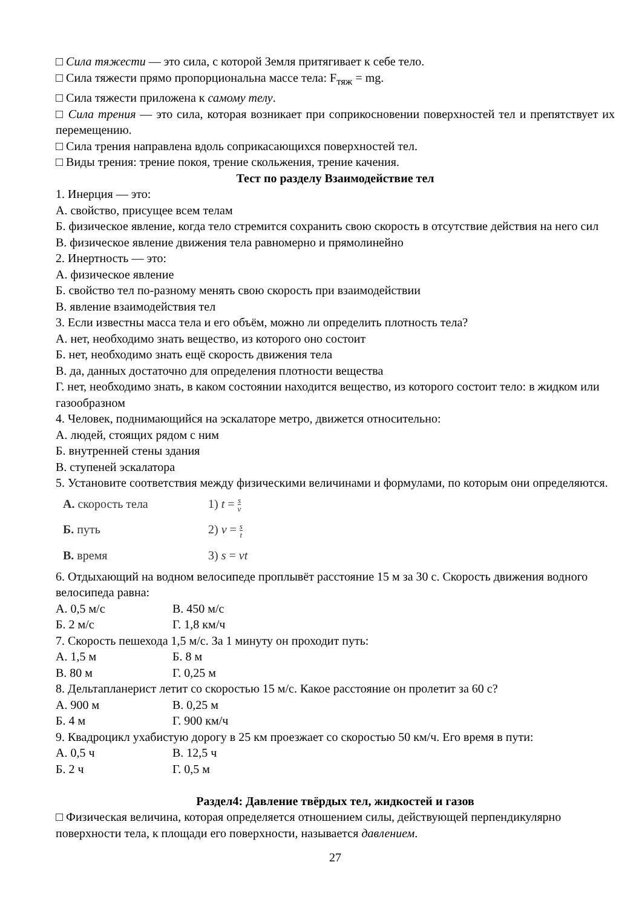□ Сила тяжести — это сила, с которой Земля притягивает к себе тело.
□ Сила тяжести прямо пропорциональна массе тела: F<sub>тяж</sub> = mg.
□ Сила тяжести приложена к самому телу.
□ Сила трения — это сила, которая возникает при соприкосновении поверхностей тел и препятствует их перемещению.
□ Сила трения направлена вдоль соприкасающихся поверхностей тел.
□ Виды трения: трение покоя, трение скольжения, трение качения.
Тест по разделу Взаимодействие тел
1. Инерция — это:
А. свойство, присущее всем телам
Б. физическое явление, когда тело стремится сохранить свою скорость в отсутствие действия на него сил
В. физическое явление движения тела равномерно и прямолинейно
2. Инертность — это:
А. физическое явление
Б. свойство тел по-разному менять свою скорость при взаимодействии
В. явление взаимодействия тел
3. Если известны масса тела и его объём, можно ли определить плотность тела?
А. нет, необходимо знать вещество, из которого оно состоит
Б. нет, необходимо знать ещё скорость движения тела
В. да, данных достаточно для определения плотности вещества
Г. нет, необходимо знать, в каком состоянии находится вещество, из которого состоит тело: в жидком или газообразном
4. Человек, поднимающийся на эскалаторе метро, движется относительно:
А. людей, стоящих рядом с ним
Б. внутренней стены здания
В. ступеней эскалатора
5. Установите соответствия между физическими величинами и формулами, по которым они определяются.
А. скорость тела 1) t = s v Б. путь 2) v = s t В. время 3) s = vt
6. Отдыхающий на водном велосипеде проплывёт расстояние 15 м за 30 с. Скорость движения водного велосипеда равна:
А. 0,5 м/с В. 450 м/с
Б. 2 м/с Г. 1,8 км/ч
7. Скорость пешехода 1,5 м/с. За 1 минуту он проходит путь:
А. 1,5 м Б. 8 м
В. 80 м Г. 0,25 м
8. Дельтапланерист летит со скоростью 15 м/с. Какое расстояние он пролетит за 60 с?
А. 900 м В. 0,25 м
Б. 4 м Г. 900 км/ч
9. Квадроцикл ухабистую дорогу в 25 км проезжает со скоростью 50 км/ч. Его время в пути:
А. 0,5 ч В. 12,5 ч
Б. 2 ч Г. 0,5 м
Раздел4: Давление твёрдых тел, жидкостей и газов
□ Физическая величина, которая определяется отношением силы, действующей перпендикулярно поверхности тела, к площади его поверхности, называется давлением.
27